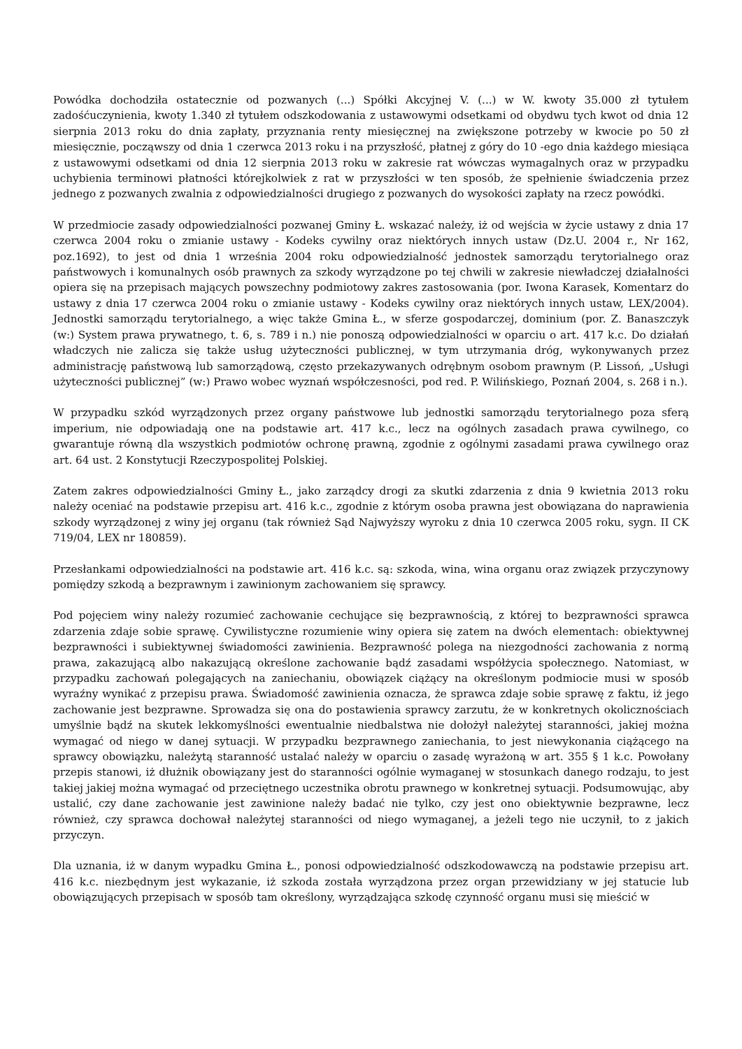Powódka dochodziła ostatecznie od pozwanych (...) Spółki Akcyjnej V. (...) w W. kwoty 35.000 zł tytułem zadośćuczynienia, kwoty 1.340 zł tytułem odszkodowania z ustawowymi odsetkami od obydwu tych kwot od dnia 12 sierpnia 2013 roku do dnia zapłaty, przyznania renty miesięcznej na zwiększone potrzeby w kwocie po 50 zł miesięcznie, począwszy od dnia 1 czerwca 2013 roku i na przyszłość, płatnej z góry do 10 -ego dnia każdego miesiąca z ustawowymi odsetkami od dnia 12 sierpnia 2013 roku w zakresie rat wówczas wymagalnych oraz w przypadku uchybienia terminowi płatności którejkolwiek z rat w przyszłości w ten sposób, że spełnienie świadczenia przez jednego z pozwanych zwalnia z odpowiedzialności drugiego z pozwanych do wysokości zapłaty na rzecz powódki.
W przedmiocie zasady odpowiedzialności pozwanej Gminy Ł. wskazać należy, iż od wejścia w życie ustawy z dnia 17 czerwca 2004 roku o zmianie ustawy - Kodeks cywilny oraz niektórych innych ustaw (Dz.U. 2004 r., Nr 162, poz.1692), to jest od dnia 1 września 2004 roku odpowiedzialność jednostek samorządu terytorialnego oraz państwowych i komunalnych osób prawnych za szkody wyrządzone po tej chwili w zakresie niewładczej działalności opiera się na przepisach mających powszechny podmiotowy zakres zastosowania (por. Iwona Karasek, Komentarz do ustawy z dnia 17 czerwca 2004 roku o zmianie ustawy - Kodeks cywilny oraz niektórych innych ustaw, LEX/2004). Jednostki samorządu terytorialnego, a więc także Gmina Ł., w sferze gospodarczej, dominium (por. Z. Banaszczyk (w:) System prawa prywatnego, t. 6, s. 789 i n.) nie ponoszą odpowiedzialności w oparciu o art. 417 k.c. Do działań władczych nie zalicza się także usług użyteczności publicznej, w tym utrzymania dróg, wykonywanych przez administrację państwową lub samorządową, często przekazywanych odrębnym osobom prawnym (P. Lissoń, „Usługi użyteczności publicznej” (w:) Prawo wobec wyznań współczesności, pod red. P. Wilińskiego, Poznań 2004, s. 268 i n.).
W przypadku szkód wyrządzonych przez organy państwowe lub jednostki samorządu terytorialnego poza sferą imperium, nie odpowiadają one na podstawie art. 417 k.c., lecz na ogólnych zasadach prawa cywilnego, co gwarantuje równą dla wszystkich podmiotów ochronę prawną, zgodnie z ogólnymi zasadami prawa cywilnego oraz art. 64 ust. 2 Konstytucji Rzeczypospolitej Polskiej.
Zatem zakres odpowiedzialności Gminy Ł., jako zarządcy drogi za skutki zdarzenia z dnia 9 kwietnia 2013 roku należy oceniać na podstawie przepisu art. 416 k.c., zgodnie z którym osoba prawna jest obowiązana do naprawienia szkody wyrządzonej z winy jej organu (tak również Sąd Najwyższy wyroku z dnia 10 czerwca 2005 roku, sygn. II CK 719/04, LEX nr 180859).
Przesłankami odpowiedzialności na podstawie art. 416 k.c. są: szkoda, wina, wina organu oraz związek przyczynowy pomiędzy szkodą a bezprawnym i zawinionym zachowaniem się sprawcy.
Pod pojęciem winy należy rozumieć zachowanie cechujące się bezprawnością, z której to bezprawności sprawca zdarzenia zdaje sobie sprawę. Cywilistyczne rozumienie winy opiera się zatem na dwóch elementach: obiektywnej bezprawności i subiektywnej świadomości zawinienia. Bezprawność polega na niezgodności zachowania z normą prawa, zakazującą albo nakazującą określone zachowanie bądź zasadami współżycia społecznego. Natomiast, w przypadku zachowań polegających na zaniechaniu, obowiązek ciążący na określonym podmiocie musi w sposób wyraźny wynikać z przepisu prawa. Świadomość zawinienia oznacza, że sprawca zdaje sobie sprawę z faktu, iż jego zachowanie jest bezprawne. Sprowadza się ona do postawienia sprawcy zarzutu, że w konkretnych okolicznościach umyślnie bądź na skutek lekkomyślności ewentualnie niedbalstwa nie dołożył należytej staranności, jakiej można wymagać od niego w danej sytuacji. W przypadku bezprawnego zaniechania, to jest niewykonania ciążącego na sprawcy obowiązku, należytą staranność ustalać należy w oparciu o zasadę wyrażoną w art. 355 § 1 k.c. Powołany przepis stanowi, iż dłużnik obowiązany jest do staranności ogólnie wymaganej w stosunkach danego rodzaju, to jest takiej jakiej można wymagać od przeciętnego uczestnika obrotu prawnego w konkretnej sytuacji. Podsumowując, aby ustalić, czy dane zachowanie jest zawinione należy badać nie tylko, czy jest ono obiektywnie bezprawne, lecz również, czy sprawca dochował należytej staranności od niego wymaganej, a jeżeli tego nie uczynił, to z jakich przyczyn.
Dla uznania, iż w danym wypadku Gmina Ł., ponosi odpowiedzialność odszkodowawczą na podstawie przepisu art. 416 k.c. niezbędnym jest wykazanie, iż szkoda została wyrządzona przez organ przewidziany w jej statucie lub obowiązujących przepisach w sposób tam określony, wyrządzająca szkodę czynność organu musi się mieścić w